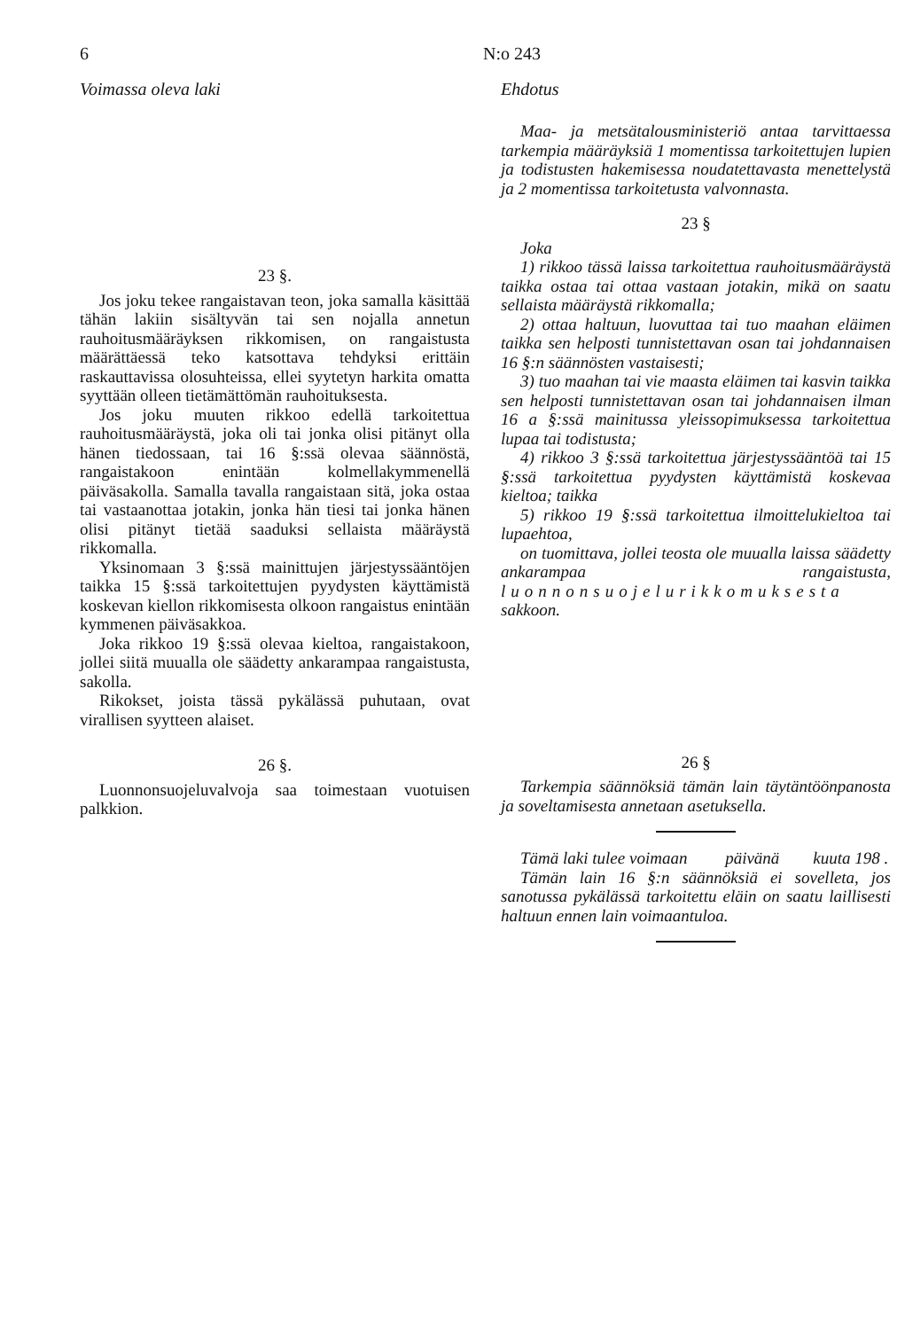6 N:o 243
Voimassa oleva laki
23 §.
Jos joku tekee rangaistavan teon, joka samalla käsittää tähän lakiin sisältyvän tai sen nojalla annetun rauhoitusmääräyksen rikkomisen, on rangaistusta määrättäessä teko katsottava tehdyksi erittäin raskauttavissa olosuhteissa, ellei syytetyn harkita omatta syyttään olleen tietämättömän rauhoituksesta.
Jos joku muuten rikkoo edellä tarkoitettua rauhoitusmääräystä, joka oli tai jonka olisi pitänyt olla hänen tiedossaan, tai 16 §:ssä olevaa säännöstä, rangaistakoon enintään kolmellakymmenellä päiväsakolla. Samalla tavalla rangaistaan sitä, joka ostaa tai vastaanottaa jotakin, jonka hän tiesi tai jonka hänen olisi pitänyt tietää saaduksi sellaista määräystä rikkomalla.
Yksinomaan 3 §:ssä mainittujen järjestyssääntöjen taikka 15 §:ssä tarkoitettujen pyydysten käyttämistä koskevan kiellon rikkomisesta olkoon rangaistus enintään kymmenen päiväsakkoa.
Joka rikkoo 19 §:ssä olevaa kieltoa, rangaistakoon, jollei siitä muualla ole säädetty ankarampaa rangaistusta, sakolla.
Rikokset, joista tässä pykälässä puhutaan, ovat virallisen syytteen alaiset.
26 §.
Luonnonsuojeluvalvoja saa toimestaan vuotuisen palkkion.
Ehdotus
Maa- ja metsätalousministeriö antaa tarvittaessa tarkempia määräyksiä 1 momentissa tarkoitettujen lupien ja todistusten hakemisessa noudatettavasta menettelystä ja 2 momentissa tarkoitetusta valvonnasta.
23 §
Joka
1) rikkoo tässä laissa tarkoitettua rauhoitusmääräystä taikka ostaa tai ottaa vastaan jotakin, mikä on saatu sellaista määräystä rikkomalla;
2) ottaa haltuun, luovuttaa tai tuo maahan eläimen taikka sen helposti tunnistettavan osan tai johdannaisen 16 §:n säännösten vastaisesti;
3) tuo maahan tai vie maasta eläimen tai kasvin taikka sen helposti tunnistettavan osan tai johdannaisen ilman 16 a §:ssä mainitussa yleissopimuksessa tarkoitettua lupaa tai todistusta;
4) rikkoo 3 §:ssä tarkoitettua järjestyssääntöä tai 15 §:ssä tarkoitettua pyydysten käyttämistä koskevaa kieltoa; taikka
5) rikkoo 19 §:ssä tarkoitettua ilmoittelukieltoa tai lupaehtoa,
on tuomittava, jollei teosta ole muualla laissa säädetty ankarampaa rangaistusta, luonnonsuojelurikkomuksesta sakkoon.
26 §
Tarkempia säännöksiä tämän lain täytäntöönpanosta ja soveltamisesta annetaan asetuksella.
Tämä laki tulee voimaan päivänä kuuta 198 .
Tämän lain 16 §:n säännöksiä ei sovelleta, jos sanotussa pykälässä tarkoitettu eläin on saatu laillisesti haltuun ennen lain voimaantuloa.